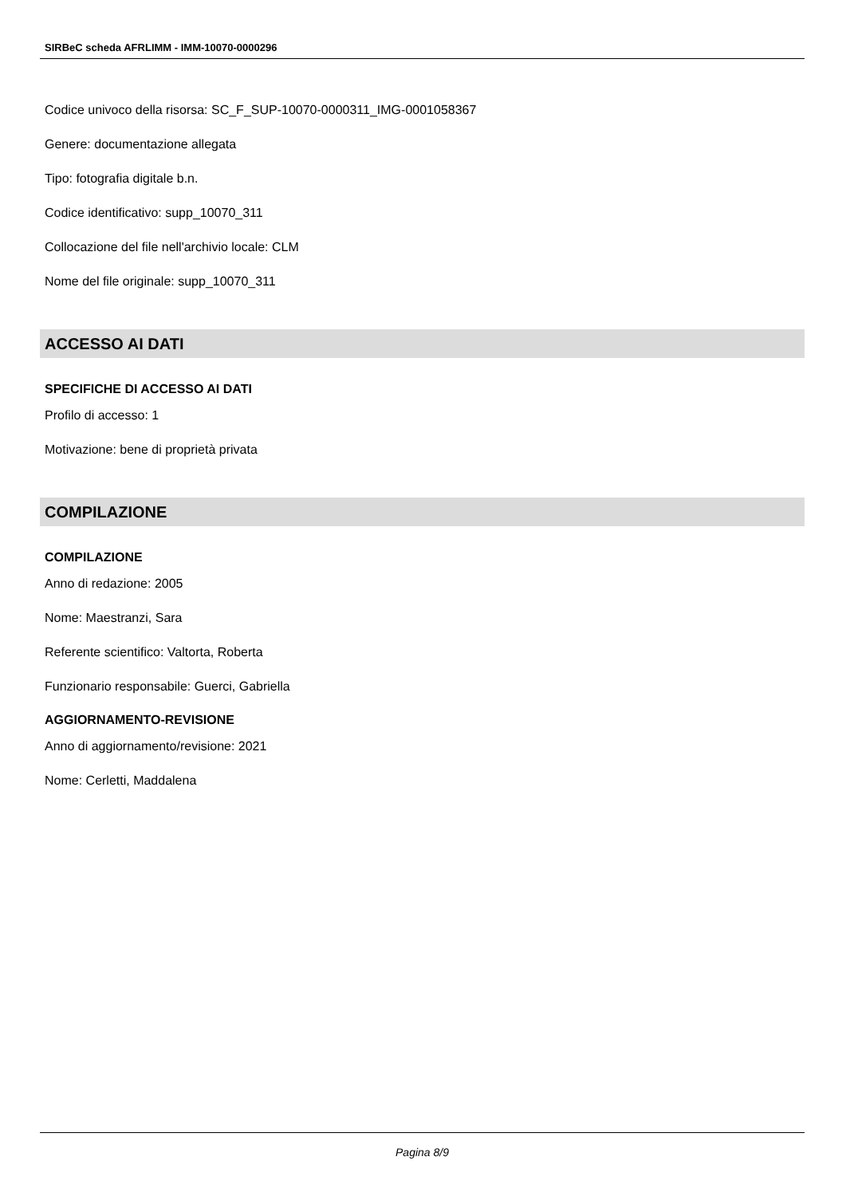SIRBeC scheda AFRLIMM - IMM-10070-0000296
Codice univoco della risorsa: SC_F_SUP-10070-0000311_IMG-0001058367
Genere: documentazione allegata
Tipo: fotografia digitale b.n.
Codice identificativo: supp_10070_311
Collocazione del file nell'archivio locale: CLM
Nome del file originale: supp_10070_311
ACCESSO AI DATI
SPECIFICHE DI ACCESSO AI DATI
Profilo di accesso: 1
Motivazione: bene di proprietà privata
COMPILAZIONE
COMPILAZIONE
Anno di redazione: 2005
Nome: Maestranzi, Sara
Referente scientifico: Valtorta, Roberta
Funzionario responsabile: Guerci, Gabriella
AGGIORNAMENTO-REVISIONE
Anno di aggiornamento/revisione: 2021
Nome: Cerletti, Maddalena
Pagina 8/9